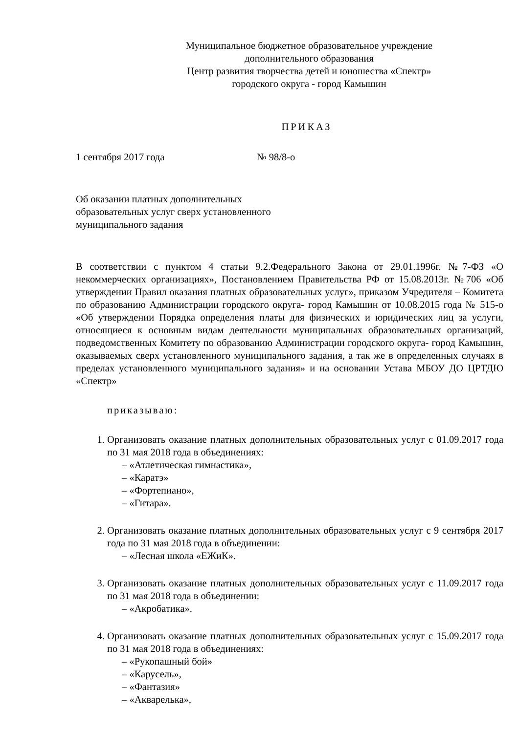Муниципальное бюджетное образовательное учреждение
дополнительного образования
Центр развития творчества детей и юношества «Спектр»
городского округа - город Камышин
ПРИКАЗ
1 сентября 2017 года № 98/8-о
Об оказании платных дополнительных
образовательных услуг сверх установленного
муниципального задания
В соответствии с пунктом 4 статьи 9.2.Федерального Закона от 29.01.1996г. №7-ФЗ «О некоммерческих организациях», Постановлением Правительства РФ от 15.08.2013г. №706 «Об утверждении Правил оказания платных образовательных услуг», приказом Учредителя – Комитета по образованию Администрации городского округа- город Камышин от 10.08.2015 года № 515-о «Об утверждении Порядка определения платы для физических и юридических лиц за услуги, относящиеся к основным видам деятельности муниципальных образовательных организаций, подведомственных Комитету по образованию Администрации городского округа- город Камышин, оказываемых сверх установленного муниципального задания, а так же в определенных случаях в пределах установленного муниципального задания» и на основании Устава МБОУ ДО ЦРТДЮ «Спектр»
приказываю:
1. Организовать оказание платных дополнительных образовательных услуг с 01.09.2017 года по 31 мая 2018 года в объединениях:
– «Атлетическая гимнастика»,
– «Каратэ»
– «Фортепиано»,
– «Гитара».
2. Организовать оказание платных дополнительных образовательных услуг с 9 сентября 2017 года по 31 мая 2018 года в объединении:
– «Лесная школа «ЕЖиК».
3. Организовать оказание платных дополнительных образовательных услуг с 11.09.2017 года по 31 мая 2018 года в объединении:
– «Акробатика».
4. Организовать оказание платных дополнительных образовательных услуг с 15.09.2017 года по 31 мая 2018 года в объединениях:
– «Рукопашный бой»
– «Карусель»,
– «Фантазия»
– «Акварелька»,